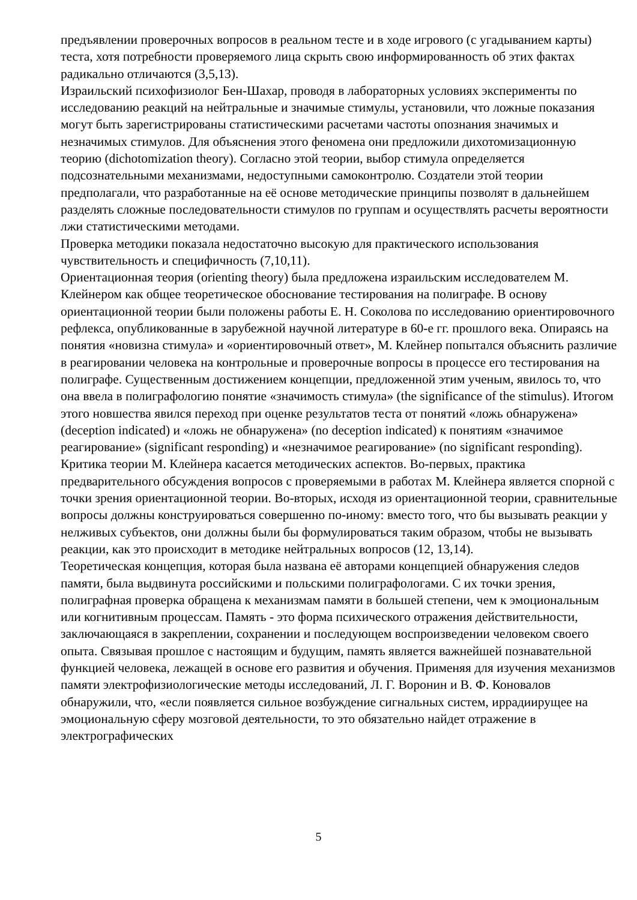предъявлении проверочных вопросов в реальном тесте и в ходе игрового (с угадыванием карты) теста, хотя потребности проверяемого лица скрыть свою информированность об этих фактах радикально отличаются (3,5,13).
Израильский психофизиолог Бен-Шахар, проводя в лабораторных условиях эксперименты по исследованию реакций на нейтральные и значимые стимулы, установили, что ложные показания могут быть зарегистрированы статистическими расчетами частоты опознания значимых и незначимых стимулов. Для объяснения этого феномена они предложили дихотомизационную теорию (dichotomization theory). Согласно этой теории, выбор стимула определяется подсознательными механизмами, недоступными самоконтролю. Создатели этой теории предполагали, что разработанные на её основе методические принципы позволят в дальнейшем разделять сложные последовательности стимулов по группам и осуществлять расчеты вероятности лжи статистическими методами.
Проверка методики показала недостаточно высокую для практического использования чувствительность и специфичность (7,10,11).
Ориентационная теория (orienting theory) была предложена израильским исследователем М. Клейнером как общее теоретическое обоснование тестирования на полиграфе. В основу ориентационной теории были положены работы Е. Н. Соколова по исследованию ориентировочного рефлекса, опубликованные в зарубежной научной литературе в 60-е гг. прошлого века. Опираясь на понятия «новизна стимула» и «ориентировочный ответ», М. Клейнер попытался объяснить различие в реагировании человека на контрольные и проверочные вопросы в процессе его тестирования на полиграфе. Существенным достижением концепции, предложенной этим ученым, явилось то, что она ввела в полиграфологию понятие «значимость стимула» (the significance of the stimulus). Итогом этого новшества явился переход при оценке результатов теста от понятий «ложь обнаружена» (deception indicated) и «ложь не обнаружена» (no deception indicated) к понятиям «значимое реагирование» (significant responding) и «незначимое реагирование» (no significant responding).
Критика теории М. Клейнера касается методических аспектов. Во-первых, практика предварительного обсуждения вопросов с проверяемыми в работах М. Клейнера является спорной с точки зрения ориентационной теории. Во-вторых, исходя из ориентационной теории, сравнительные вопросы должны конструироваться совершенно по-иному: вместо того, что бы вызывать реакции у нелживых субъектов, они должны были бы формулироваться таким образом, чтобы не вызывать реакции, как это происходит в методике нейтральных вопросов (12, 13,14).
Теоретическая концепция, которая была названа её авторами концепцией обнаружения следов памяти, была выдвинута российскими и польскими полиграфологами. С их точки зрения, полиграфная проверка обращена к механизмам памяти в большей степени, чем к эмоциональным или когнитивным процессам. Память - это форма психического отражения действительности, заключающаяся в закреплении, сохранении и последующем воспроизведении человеком своего опыта. Связывая прошлое с настоящим и будущим, память является важнейшей познавательной функцией человека, лежащей в основе его развития и обучения. Применяя для изучения механизмов памяти электрофизиологические методы исследований, Л. Г. Воронин и В. Ф. Коновалов обнаружили, что, «если появляется сильное возбуждение сигнальных систем, иррадиирущее на эмоциональную сферу мозговой деятельности, то это обязательно найдет отражение в электрографических
5